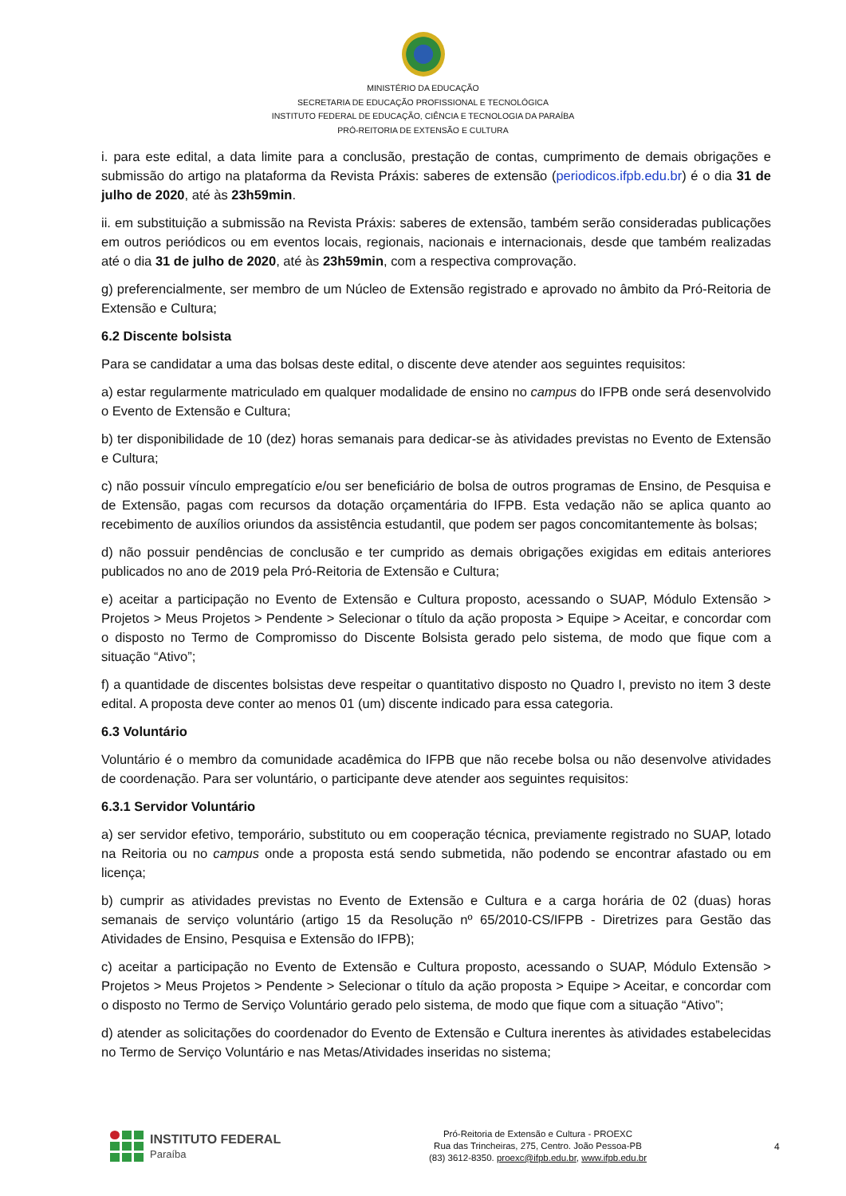MINISTÉRIO DA EDUCAÇÃO
SECRETARIA DE EDUCAÇÃO PROFISSIONAL E TECNOLÓGICA
INSTITUTO FEDERAL DE EDUCAÇÃO, CIÊNCIA E TECNOLOGIA DA PARAÍBA
PRÓ-REITORIA DE EXTENSÃO E CULTURA
i. para este edital, a data limite para a conclusão, prestação de contas, cumprimento de demais obrigações e submissão do artigo na plataforma da Revista Práxis: saberes de extensão (periodicos.ifpb.edu.br) é o dia 31 de julho de 2020, até às 23h59min.
ii. em substituição a submissão na Revista Práxis: saberes de extensão, também serão consideradas publicações em outros periódicos ou em eventos locais, regionais, nacionais e internacionais, desde que também realizadas até o dia 31 de julho de 2020, até às 23h59min, com a respectiva comprovação.
g) preferencialmente, ser membro de um Núcleo de Extensão registrado e aprovado no âmbito da Pró-Reitoria de Extensão e Cultura;
6.2 Discente bolsista
Para se candidatar a uma das bolsas deste edital, o discente deve atender aos seguintes requisitos:
a) estar regularmente matriculado em qualquer modalidade de ensino no campus do IFPB onde será desenvolvido o Evento de Extensão e Cultura;
b) ter disponibilidade de 10 (dez) horas semanais para dedicar-se às atividades previstas no Evento de Extensão e Cultura;
c) não possuir vínculo empregatício e/ou ser beneficiário de bolsa de outros programas de Ensino, de Pesquisa e de Extensão, pagas com recursos da dotação orçamentária do IFPB. Esta vedação não se aplica quanto ao recebimento de auxílios oriundos da assistência estudantil, que podem ser pagos concomitantemente às bolsas;
d) não possuir pendências de conclusão e ter cumprido as demais obrigações exigidas em editais anteriores publicados no ano de 2019 pela Pró-Reitoria de Extensão e Cultura;
e) aceitar a participação no Evento de Extensão e Cultura proposto, acessando o SUAP, Módulo Extensão > Projetos > Meus Projetos > Pendente > Selecionar o título da ação proposta > Equipe > Aceitar, e concordar com o disposto no Termo de Compromisso do Discente Bolsista gerado pelo sistema, de modo que fique com a situação “Ativo”;
f) a quantidade de discentes bolsistas deve respeitar o quantitativo disposto no Quadro I, previsto no item 3 deste edital. A proposta deve conter ao menos 01 (um) discente indicado para essa categoria.
6.3 Voluntário
Voluntário é o membro da comunidade acadêmica do IFPB que não recebe bolsa ou não desenvolve atividades de coordenação. Para ser voluntário, o participante deve atender aos seguintes requisitos:
6.3.1 Servidor Voluntário
a) ser servidor efetivo, temporário, substituto ou em cooperação técnica, previamente registrado no SUAP, lotado na Reitoria ou no campus onde a proposta está sendo submetida, não podendo se encontrar afastado ou em licença;
b) cumprir as atividades previstas no Evento de Extensão e Cultura e a carga horária de 02 (duas) horas semanais de serviço voluntário (artigo 15 da Resolução nº 65/2010-CS/IFPB - Diretrizes para Gestão das Atividades de Ensino, Pesquisa e Extensão do IFPB);
c) aceitar a participação no Evento de Extensão e Cultura proposto, acessando o SUAP, Módulo Extensão > Projetos > Meus Projetos > Pendente > Selecionar o título da ação proposta > Equipe > Aceitar, e concordar com o disposto no Termo de Serviço Voluntário gerado pelo sistema, de modo que fique com a situação “Ativo”;
d) atender as solicitações do coordenador do Evento de Extensão e Cultura inerentes às atividades estabelecidas no Termo de Serviço Voluntário e nas Metas/Atividades inseridas no sistema;
INSTITUTO FEDERAL
Paraíba
Pró-Reitoria de Extensão e Cultura - PROEXC
Rua das Trincheiras, 275, Centro. João Pessoa-PB
(83) 3612-8350. proexc@ifpb.edu.br, www.ifpb.edu.br
4